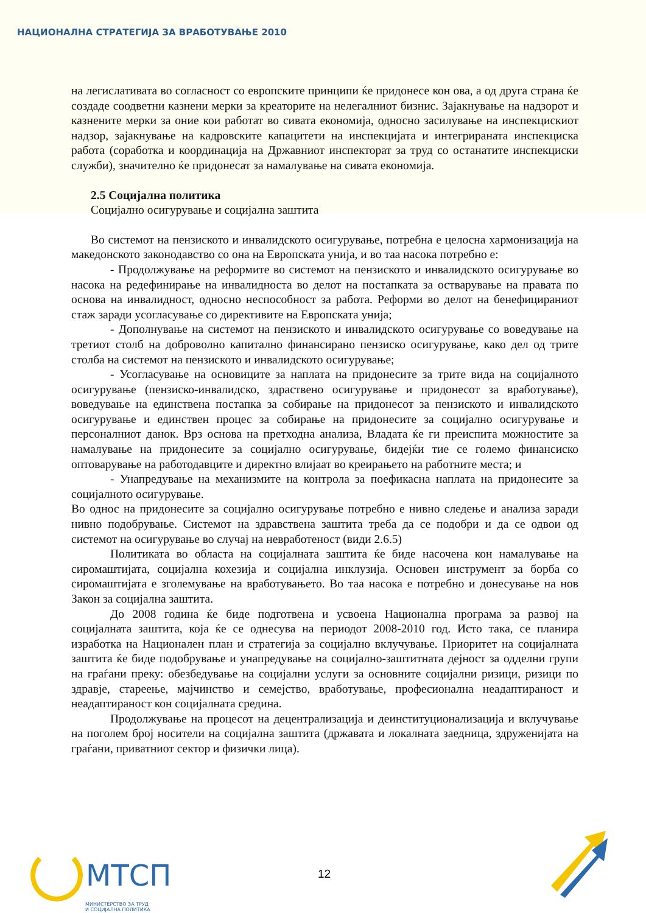НАЦИОНАЛНА СТРАТЕГИЈА ЗА ВРАБОТУВАЊЕ 2010
на легислативата во согласност со европските принципи ќе придонесе кон ова, а од друга страна ќе создаде соодветни казнени мерки за креаторите на нелегалниот бизнис. Зајакнување на надзорот и казнените мерки за оние кои работат во сивата економија, односно засилување на инспекцискиот надзор, зајакнување на кадровските капацитети на инспекцијата и интегрираната инспекциска работа (соработка и координација на Државниот инспекторат за труд со останатите инспекциски служби), значително ќе придонесат за намалување на сивата економија.
2.5 Социјална политика
Социјално осигурување и социјална заштита
Во системот на пензиското и инвалидското осигурување, потребна е целосна хармонизација на македонското законодавство со она на Европската унија, и во таа насока потребно е:
- Продолжување на реформите во системот на пензиското и инвалидското осигурување во насока на редефинирање на инвалидноста во делот на постапката за остварување на правата по основа на инвалидност, односно неспособност за работа. Реформи во делот на бенефицираниот стаж заради усогласување со директивите на Европската унија;
- Дополнување на системот на пензиското и инвалидското осигурување со воведување на третиот столб на доброволно капитално финансирано пензиско осигурување, како дел од трите столба на системот на пензиското и инвалидското осигурување;
- Усогласување на основиците за наплата на придонесите за трите вида на социјалното осигурување (пензиско-инвалидско, здраствено осигурување и придонесот за вработување), воведување на единствена постапка за собирање на придонесот за пензиското и инвалидското осигурување и единствен процес за собирање на придонесите за социјално осигурување и персоналниот данок. Врз основа на претходна анализа, Владата ќе ги преиспита можностите за намалување на придонесите за социјално осигурување, бидејќи тие се големо финансиско оптоварување на работодавците и директно влијаат во креирањето на работните места; и
- Унапредување на механизмите на контрола за поефикасна наплата на придонесите за социјалното осигурување.
Во однос на придонесите за социјално осигурување потребно е нивно следење и анализа заради нивно подобрување. Системот на здравствена заштита треба да се подобри и да се одвои од системот на осигурување во случај на невработеност (види 2.6.5)
Политиката во областа на социјалната заштита ќе биде насочена кон намалување на сиромаштијата, социјална кохезија и социјална инклузија. Основен инструмент за борба со сиромаштијата е зголемување на вработувањето. Во таа насока е потребно и донесување на нов Закон за социјална заштита.
До 2008 година ќе биде подготвена и усвоена Национална програма за развој на социјалната заштита, која ќе се однесува на периодот 2008-2010 год. Исто така, се планира изработка на Национален план и стратегија за социјално вклучување. Приоритет на социјалната заштита ќе биде подобрување и унапредување на социјално-заштитната дејност за одделни групи на граѓани преку: обезбедување на социјални услуги за основните социјални ризици, ризици по здравје, стареење, мајчинство и семејство, вработување, професионална неадаптираност и неадаптираност кон социјалната средина.
Продолжување на процесот на децентрализација и деинституционализација и вклучување на поголем број носители на социјална заштита (државата и локалната заедница, здруженијата на граѓани, приватниот сектор и физички лица).
МТСП
МИНИСТЕРСТВО ЗА ТРУД
И СОЦИЈАЛНА ПОЛИТИКА
12